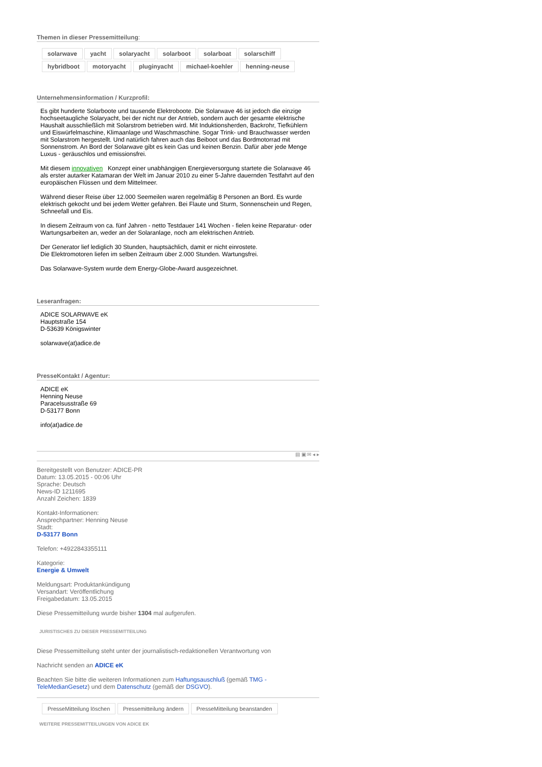Themen in dieser Pressemitteilung:
solarwave yacht solaryacht solarboot solarboat solarschiff
hybridboot motoryacht pluginyacht michael-koehler henning-neuse
Unternehmensinformation / Kurzprofil:
Es gibt hunderte Solarboote und tausende Elektroboote. Die Solarwave 46 ist jedoch die einzige hochseetaugliche Solaryacht, bei der nicht nur der Antrieb, sondern auch der gesamte elektrische Haushalt ausschließlich mit Solarstrom betrieben wird. Mit Induktionsherden, Backrohr, Tiefkühlern und Eiswürfelmaschine, Klimaanlage und Waschmaschine. Sogar Trink- und Brauchwasser werden mit Solarstrom hergestellt. Und natürlich fahren auch das Beiboot und das Bordmotorrad mit Sonnenstrom. An Bord der Solarwave gibt es kein Gas und keinen Benzin. Dafür aber jede Menge Luxus - geräuschlos und emissionsfrei.
Mit diesem innovativen Konzept einer unabhängigen Energieversorgung startete die Solarwave 46 als erster autarker Katamaran der Welt im Januar 2010 zu einer 5-Jahre dauernden Testfahrt auf den europäischen Flüssen und dem Mittelmeer.
Während dieser Reise über 12.000 Seemeilen waren regelmäßig 8 Personen an Bord. Es wurde elektrisch gekocht und bei jedem Wetter gefahren. Bei Flaute und Sturm, Sonnenschein und Regen, Schneefall und Eis.
In diesem Zeitraum von ca. fünf Jahren - netto Testdauer 141 Wochen - fielen keine Reparatur- oder Wartungsarbeiten an, weder an der Solaranlage, noch am elektrischen Antrieb.
Der Generator lief lediglich 30 Stunden, hauptsächlich, damit er nicht einrostete.
Die Elektromotoren liefen im selben Zeitraum über 2.000 Stunden. Wartungsfrei.
Das Solarwave-System wurde dem Energy-Globe-Award ausgezeichnet.
Leseranfragen:
ADICE SOLARWAVE eK
Hauptstraße 154
D-53639 Königswinter
solarwave(at)adice.de
PresseKontakt / Agentur:
ADICE eK
Henning Neuse
Paracelsusstraße 69
D-53177 Bonn
info(at)adice.de
▤ ▣ ✉ ◂ ▸
Bereitgestellt von Benutzer: ADICE-PR
Datum: 13.05.2015 - 00:06 Uhr
Sprache: Deutsch
News-ID 1211695
Anzahl Zeichen: 1839
Kontakt-Informationen:
Ansprechpartner: Henning Neuse
Stadt:
D-53177 Bonn
Telefon: +4922843355111
Kategorie:
Energie & Umwelt
Meldungsart: Produktankündigung
Versandart: Veröffentlichung
Freigabedatum: 13.05.2015
Diese Pressemitteilung wurde bisher 1304 mal aufgerufen.
JURISTISCHES ZU DIESER PRESSEMITTEILUNG
Diese Pressemitteilung steht unter der journalistisch-redaktionellen Verantwortung von
Nachricht senden an ADICE eK
Beachten Sie bitte die weiteren Informationen zum Haftungsauschluß (gemäß TMG - TeleMedianGesetz) und dem Datenschutz (gemäß der DSGVO).
PresseMitteilung löschen Pressemitteilung ändern PresseMitteilung beanstanden
WEITERE PRESSEMITTEILUNGEN VON ADICE EK